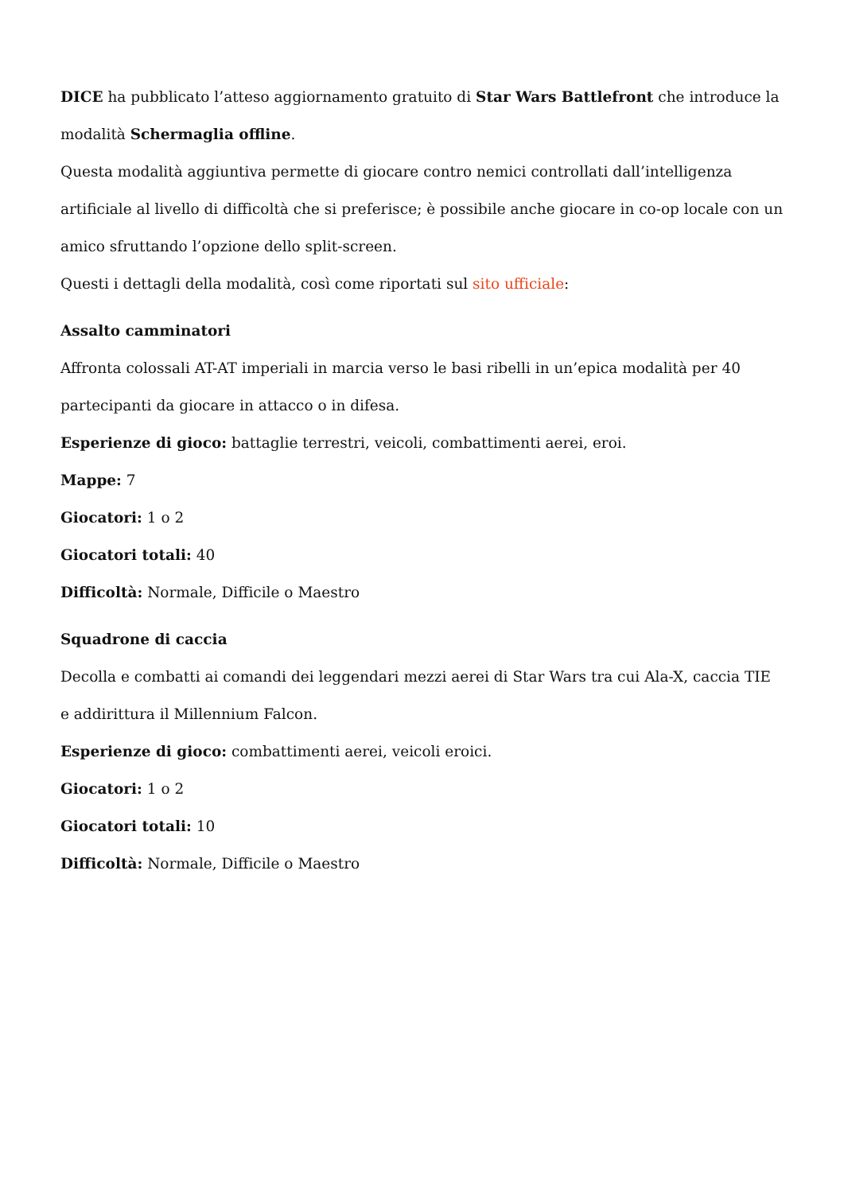DICE ha pubblicato l’atteso aggiornamento gratuito di Star Wars Battlefront che introduce la modalità Schermaglia offline.
Questa modalità aggiuntiva permette di giocare contro nemici controllati dall’intelligenza artificiale al livello di difficoltà che si preferisce; è possibile anche giocare in co-op locale con un amico sfruttando l’opzione dello split-screen.
Questi i dettagli della modalità, così come riportati sul sito ufficiale:
Assalto camminatori
Affronta colossali AT-AT imperiali in marcia verso le basi ribelli in un’epica modalità per 40 partecipanti da giocare in attacco o in difesa.
Esperienze di gioco: battaglie terrestri, veicoli, combattimenti aerei, eroi.
Mappe: 7
Giocatori: 1 o 2
Giocatori totali: 40
Difficoltà: Normale, Difficile o Maestro
Squadrone di caccia
Decolla e combatti ai comandi dei leggendari mezzi aerei di Star Wars tra cui Ala-X, caccia TIE e addirittura il Millennium Falcon.
Esperienze di gioco: combattimenti aerei, veicoli eroici.
Giocatori: 1 o 2
Giocatori totali: 10
Difficoltà: Normale, Difficile o Maestro